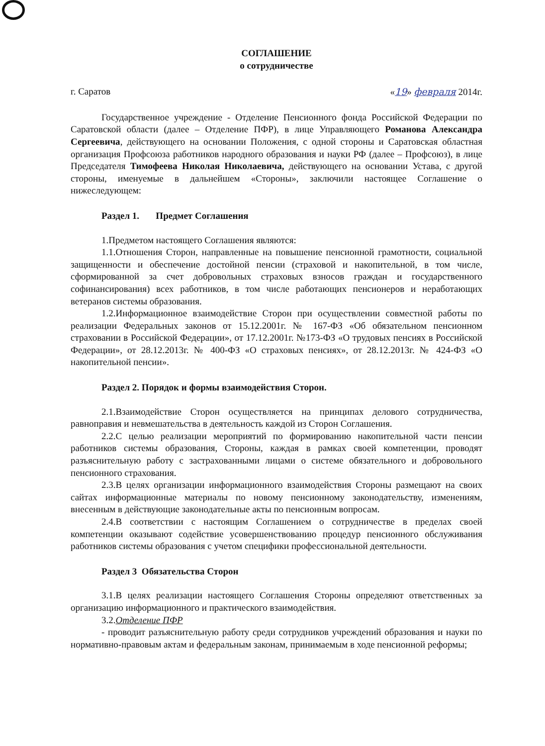СОГЛАШЕНИЕ
о сотрудничестве
г. Саратов «19» февраля 2014г.
Государственное учреждение - Отделение Пенсионного фонда Российской Федерации по Саратовской области (далее – Отделение ПФР), в лице Управляющего Романова Александра Сергеевича, действующего на основании Положения, с одной стороны и Саратовская областная организация Профсоюза работников народного образования и науки РФ (далее – Профсоюз), в лице Председателя Тимофеева Николая Николаевича, действующего на основании Устава, с другой стороны, именуемые в дальнейшем «Стороны», заключили настоящее Соглашение о нижеследующем:
Раздел 1. Предмет Соглашения
1.Предметом настоящего Соглашения являются:
1.1.Отношения Сторон, направленные на повышение пенсионной грамотности, социальной защищенности и обеспечение достойной пенсии (страховой и накопительной, в том числе, сформированной за счет добровольных страховых взносов граждан и государственного софинансирования) всех работников, в том числе работающих пенсионеров и неработающих ветеранов системы образования.
1.2.Информационное взаимодействие Сторон при осуществлении совместной работы по реализации Федеральных законов от 15.12.2001г. № 167-ФЗ «Об обязательном пенсионном страховании в Российской Федерации», от 17.12.2001г. №173-ФЗ «О трудовых пенсиях в Российской Федерации», от 28.12.2013г. № 400-ФЗ «О страховых пенсиях», от 28.12.2013г. № 424-ФЗ «О накопительной пенсии».
Раздел 2. Порядок и формы взаимодействия Сторон.
2.1.Взаимодействие Сторон осуществляется на принципах делового сотрудничества, равноправия и невмешательства в деятельность каждой из Сторон Соглашения.
2.2.С целью реализации мероприятий по формированию накопительной части пенсии работников системы образования, Стороны, каждая в рамках своей компетенции, проводят разъяснительную работу с застрахованными лицами о системе обязательного и добровольного пенсионного страхования.
2.3.В целях организации информационного взаимодействия Стороны размещают на своих сайтах информационные материалы по новому пенсионному законодательству, изменениям, внесенным в действующие законодательные акты по пенсионным вопросам.
2.4.В соответствии с настоящим Соглашением о сотрудничестве в пределах своей компетенции оказывают содействие усовершенствованию процедур пенсионного обслуживания работников системы образования с учетом специфики профессиональной деятельности.
Раздел 3 Обязательства Сторон
3.1.В целях реализации настоящего Соглашения Стороны определяют ответственных за организацию информационного и практического взаимодействия.
3.2.Отделение ПФР
- проводит разъяснительную работу среди сотрудников учреждений образования и науки по нормативно-правовым актам и федеральным законам, принимаемым в ходе пенсионной реформы;